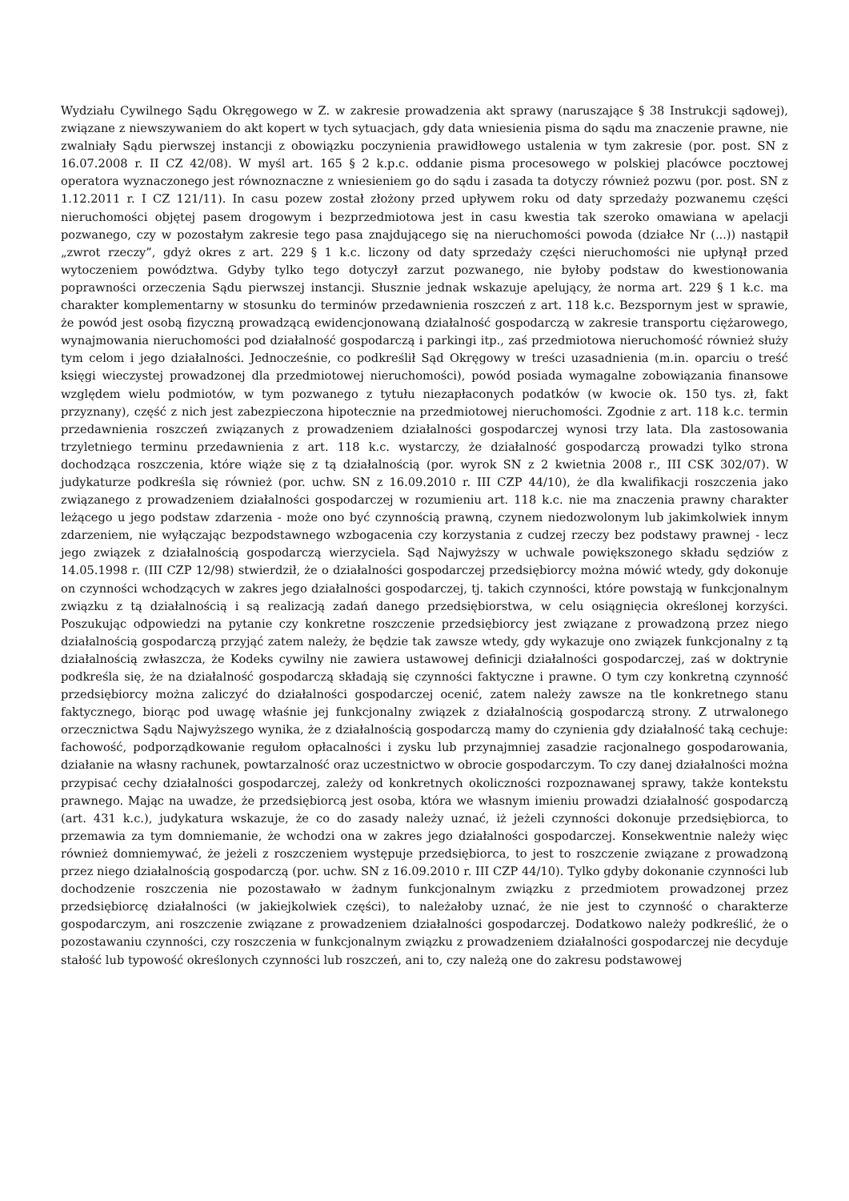Wydziału Cywilnego Sądu Okręgowego w Z. w zakresie prowadzenia akt sprawy (naruszające § 38 Instrukcji sądowej), związane z niewszywaniem do akt kopert w tych sytuacjach, gdy data wniesienia pisma do sądu ma znaczenie prawne, nie zwalniały Sądu pierwszej instancji z obowiązku poczynienia prawidłowego ustalenia w tym zakresie (por. post. SN z 16.07.2008 r. II CZ 42/08). W myśl art. 165 § 2 k.p.c. oddanie pisma procesowego w polskiej placówce pocztowej operatora wyznaczonego jest równoznaczne z wniesieniem go do sądu i zasada ta dotyczy również pozwu (por. post. SN z 1.12.2011 r. I CZ 121/11). In casu pozew został złożony przed upływem roku od daty sprzedaży pozwanemu części nieruchomości objętej pasem drogowym i bezprzedmiotowa jest in casu kwestia tak szeroko omawiana w apelacji pozwanego, czy w pozostałym zakresie tego pasa znajdującego się na nieruchomości powoda (działce Nr (...)) nastąpił „zwrot rzeczy”, gdyż okres z art. 229 § 1 k.c. liczony od daty sprzedaży części nieruchomości nie upłynął przed wytoczeniem powództwa. Gdyby tylko tego dotyczył zarzut pozwanego, nie byłoby podstaw do kwestionowania poprawności orzeczenia Sądu pierwszej instancji. Słusznie jednak wskazuje apelujący, że norma art. 229 § 1 k.c. ma charakter komplementarny w stosunku do terminów przedawnienia roszczeń z art. 118 k.c. Bezspornym jest w sprawie, że powód jest osobą fizyczną prowadzącą ewidencjonowaną działalność gospodarczą w zakresie transportu ciężarowego, wynajmowania nieruchomości pod działalność gospodarczą i parkingi itp., zaś przedmiotowa nieruchomość również służy tym celom i jego działalności. Jednocześnie, co podkreślił Sąd Okręgowy w treści uzasadnienia (m.in. oparciu o treść księgi wieczystej prowadzonej dla przedmiotowej nieruchomości), powód posiada wymagalne zobowiązania finansowe względem wielu podmiotów, w tym pozwanego z tytułu niezapłaconych podatków (w kwocie ok. 150 tys. zł, fakt przyznany), część z nich jest zabezpieczona hipotecznie na przedmiotowej nieruchomości. Zgodnie z art. 118 k.c. termin przedawnienia roszczeń związanych z prowadzeniem działalności gospodarczej wynosi trzy lata. Dla zastosowania trzyletniego terminu przedawnienia z art. 118 k.c. wystarczy, że działalność gospodarczą prowadzi tylko strona dochodząca roszczenia, które wiąże się z tą działalnością (por. wyrok SN z 2 kwietnia 2008 r., III CSK 302/07). W judykaturze podkreśla się również (por. uchw. SN z 16.09.2010 r. III CZP 44/10), że dla kwalifikacji roszczenia jako związanego z prowadzeniem działalności gospodarczej w rozumieniu art. 118 k.c. nie ma znaczenia prawny charakter leżącego u jego podstaw zdarzenia - może ono być czynnością prawną, czynem niedozwolonym lub jakimkolwiek innym zdarzeniem, nie wyłączając bezpodstawnego wzbogacenia czy korzystania z cudzej rzeczy bez podstawy prawnej - lecz jego związek z działalnością gospodarczą wierzyciela. Sąd Najwyższy w uchwale powiększonego składu sędziów z 14.05.1998 r. (III CZP 12/98) stwierdził, że o działalności gospodarczej przedsiębiorcy można mówić wtedy, gdy dokonuje on czynności wchodzących w zakres jego działalności gospodarczej, tj. takich czynności, które powstają w funkcjonalnym związku z tą działalnością i są realizacją zadań danego przedsiębiorstwa, w celu osiągnięcia określonej korzyści. Poszukując odpowiedzi na pytanie czy konkretne roszczenie przedsiębiorcy jest związane z prowadzoną przez niego działalnością gospodarczą przyjąć zatem należy, że będzie tak zawsze wtedy, gdy wykazuje ono związek funkcjonalny z tą działalnością zwłaszcza, że Kodeks cywilny nie zawiera ustawowej definicji działalności gospodarczej, zaś w doktrynie podkreśla się, że na działalność gospodarczą składają się czynności faktyczne i prawne. O tym czy konkretną czynność przedsiębiorcy można zaliczyć do działalności gospodarczej ocenić, zatem należy zawsze na tle konkretnego stanu faktycznego, biorąc pod uwagę właśnie jej funkcjonalny związek z działalnością gospodarczą strony. Z utrwalonego orzecznictwa Sądu Najwyższego wynika, że z działalnością gospodarczą mamy do czynienia gdy działalność taką cechuje: fachowość, podporządkowanie regułom opłacalności i zysku lub przynajmniej zasadzie racjonalnego gospodarowania, działanie na własny rachunek, powtarzalność oraz uczestnictwo w obrocie gospodarczym. To czy danej działalności można przypisać cechy działalności gospodarczej, zależy od konkretnych okoliczności rozpoznawanej sprawy, także kontekstu prawnego. Mając na uwadze, że przedsiębiorcą jest osoba, która we własnym imieniu prowadzi działalność gospodarczą (art. 431 k.c.), judykatura wskazuje, że co do zasady należy uznać, iż jeżeli czynności dokonuje przedsiębiorca, to przemawia za tym domniemanie, że wchodzi ona w zakres jego działalności gospodarczej. Konsekwentnie należy więc również domniemywać, że jeżeli z roszczeniem występuje przedsiębiorca, to jest to roszczenie związane z prowadzoną przez niego działalnością gospodarczą (por. uchw. SN z 16.09.2010 r. III CZP 44/10). Tylko gdyby dokonanie czynności lub dochodzenie roszczenia nie pozostawało w żadnym funkcjonalnym związku z przedmiotem prowadzonej przez przedsiębiorcę działalności (w jakiejkolwiek części), to należałoby uznać, że nie jest to czynność o charakterze gospodarczym, ani roszczenie związane z prowadzeniem działalności gospodarczej. Dodatkowo należy podkreślić, że o pozostawaniu czynności, czy roszczenia w funkcjonalnym związku z prowadzeniem działalności gospodarczej nie decyduje stałość lub typowość określonych czynności lub roszczeń, ani to, czy należą one do zakresu podstawowej